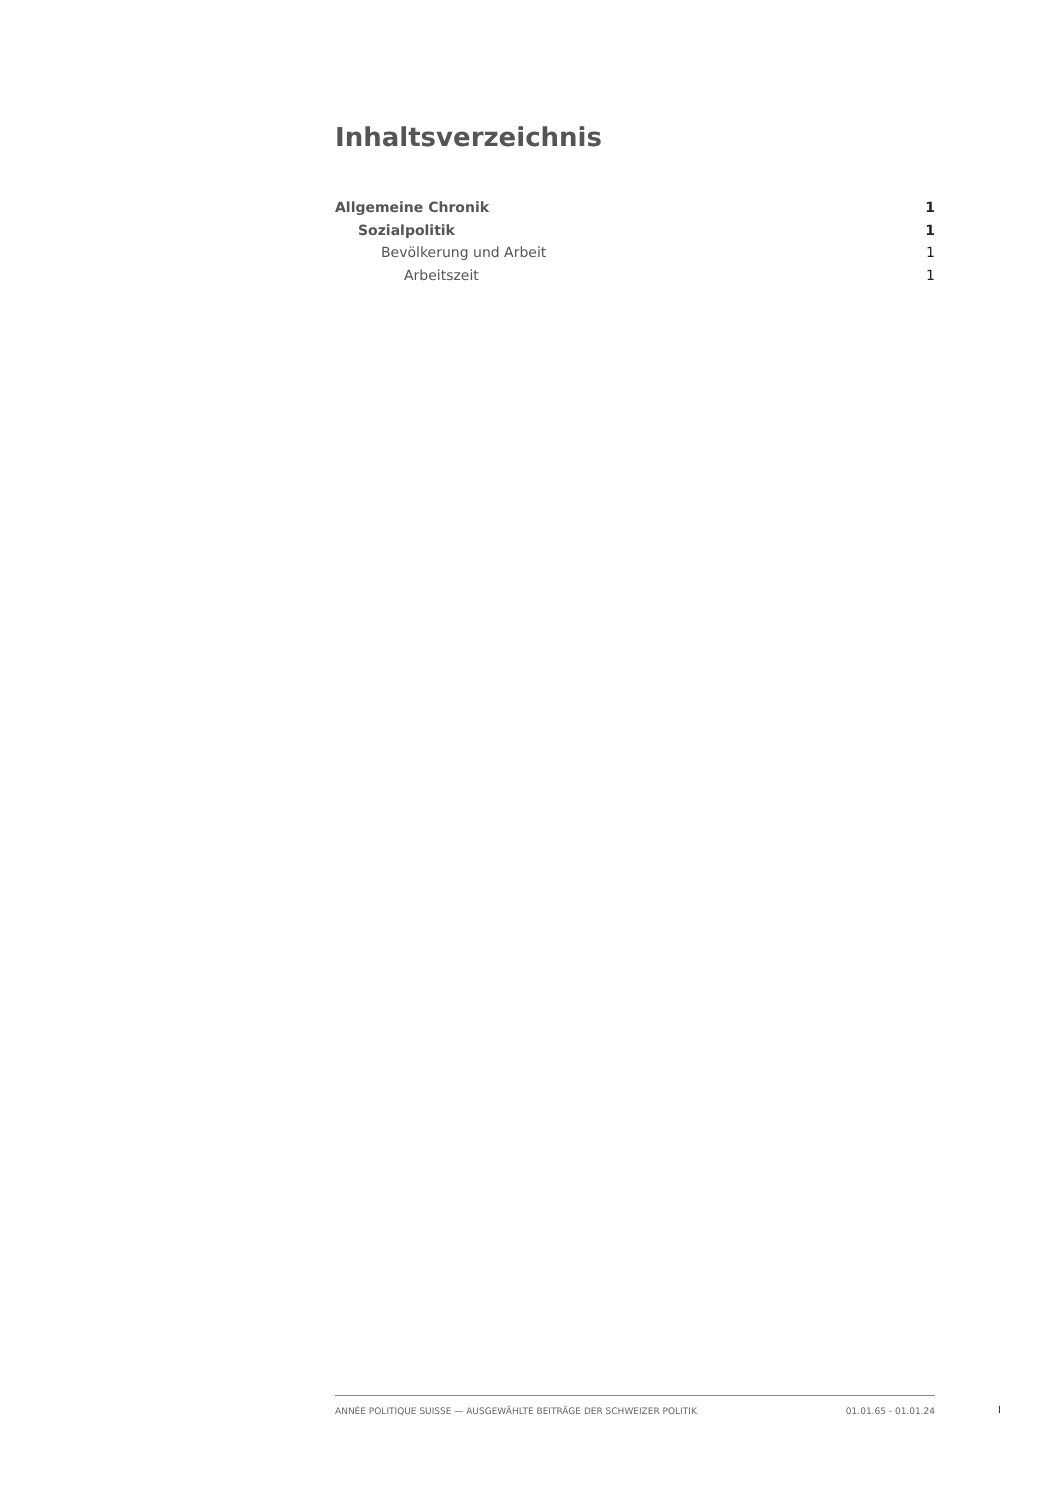Inhaltsverzeichnis
Allgemeine Chronik 1
Sozialpolitik 1
Bevölkerung und Arbeit 1
Arbeitszeit 1
ANNÉE POLITIQUE SUISSE — AUSGEWÄHLTE BEITRÄGE DER SCHWEIZER POLITIK 01.01.65 - 01.01.24
I